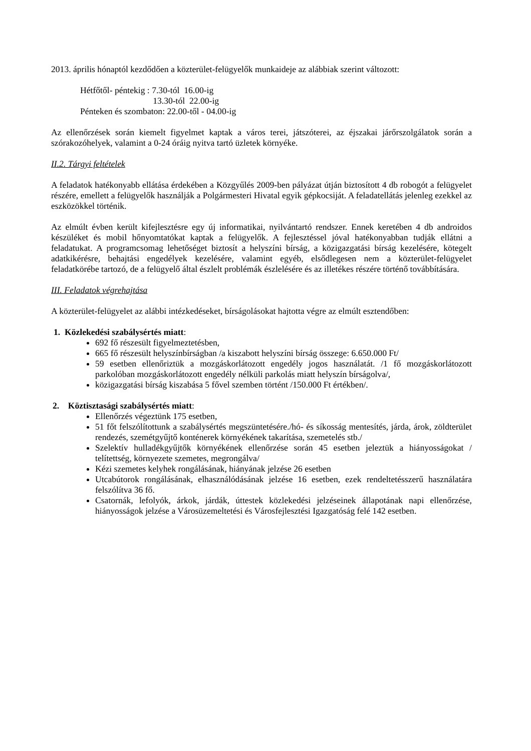2013. április hónaptól kezdődően a közterület-felügyelők munkaideje az alábbiak szerint változott:
Hétfőtől- péntekig : 7.30-tól 16.00-ig
13.30-tól 22.00-ig
Pénteken és szombaton: 22.00-től - 04.00-ig
Az ellenőrzések során kiemelt figyelmet kaptak a város terei, játszóterei, az éjszakai járőrszolgálatok során a szórakozóhelyek, valamint a 0-24 óráig nyitva tartó üzletek környéke.
II.2. Tárgyi feltételek
A feladatok hatékonyabb ellátása érdekében a Közgyűlés 2009-ben pályázat útján biztosított 4 db robogót a felügyelet részére, emellett a felügyelők használják a Polgármesteri Hivatal egyik gépkocsiját. A feladatellátás jelenleg ezekkel az eszközökkel történik.
Az elmúlt évben került kifejlesztésre egy új informatikai, nyilvántartó rendszer. Ennek keretében 4 db androidos készüléket és mobil hőnyomtatókat kaptak a felügyelők. A fejlesztéssel jóval hatékonyabban tudják ellátni a feladatukat. A programcsomag lehetőséget biztosít a helyszíni bírság, a közigazgatási bírság kezelésére, kötegelt adatkikérésre, behajtási engedélyek kezelésére, valamint egyéb, elsődlegesen nem a közterület-felügyelet feladatkörébe tartozó, de a felügyelő által észlelt problémák észlelésére és az illetékes részére történő továbbítására.
III. Feladatok végrehajtása
A közterület-felügyelet az alábbi intézkedéseket, bírságolásokat hajtotta végre az elmúlt esztendőben:
1. Közlekedési szabálysértés miatt:
692 fő részesült figyelmeztetésben,
665 fő részesült helyszínbírságban /a kiszabott helyszíni bírság összege: 6.650.000 Ft/
59 esetben ellenőriztük a mozgáskorlátozott engedély jogos használatát. /1 fő mozgáskorlátozott parkolóban mozgáskorlátozott engedély nélküli parkolás miatt helyszín bírságolva/,
közigazgatási bírság kiszabása 5 fővel szemben történt /150.000 Ft értékben/.
2. Köztisztasági szabálysértés miatt:
Ellenőrzés végeztünk 175 esetben,
51 főt felszólítottunk a szabálysértés megszüntetésére./hó- és síkosság mentesítés, járda, árok, zöldterület rendezés, szemétgyűjtő konténerek környékének takarítása, szemetelés stb./
Szelektív hulladékgyűjtők környékének ellenőrzése során 45 esetben jeleztük a hiányosságokat / telítettség, környezete szemetes, megrongálva/
Kézi szemetes kelyhek rongálásának, hiányának jelzése 26 esetben
Utcabútorok rongálásának, elhasználódásának jelzése 16 esetben, ezek rendeltetésszerű használatára felszólítva 36 fő.
Csatornák, lefolyók, árkok, járdák, úttestek közlekedési jelzéseinek állapotának napi ellenőrzése, hiányosságok jelzése a Városüzemeltetési és Városfejlesztési Igazgatóság felé 142 esetben.